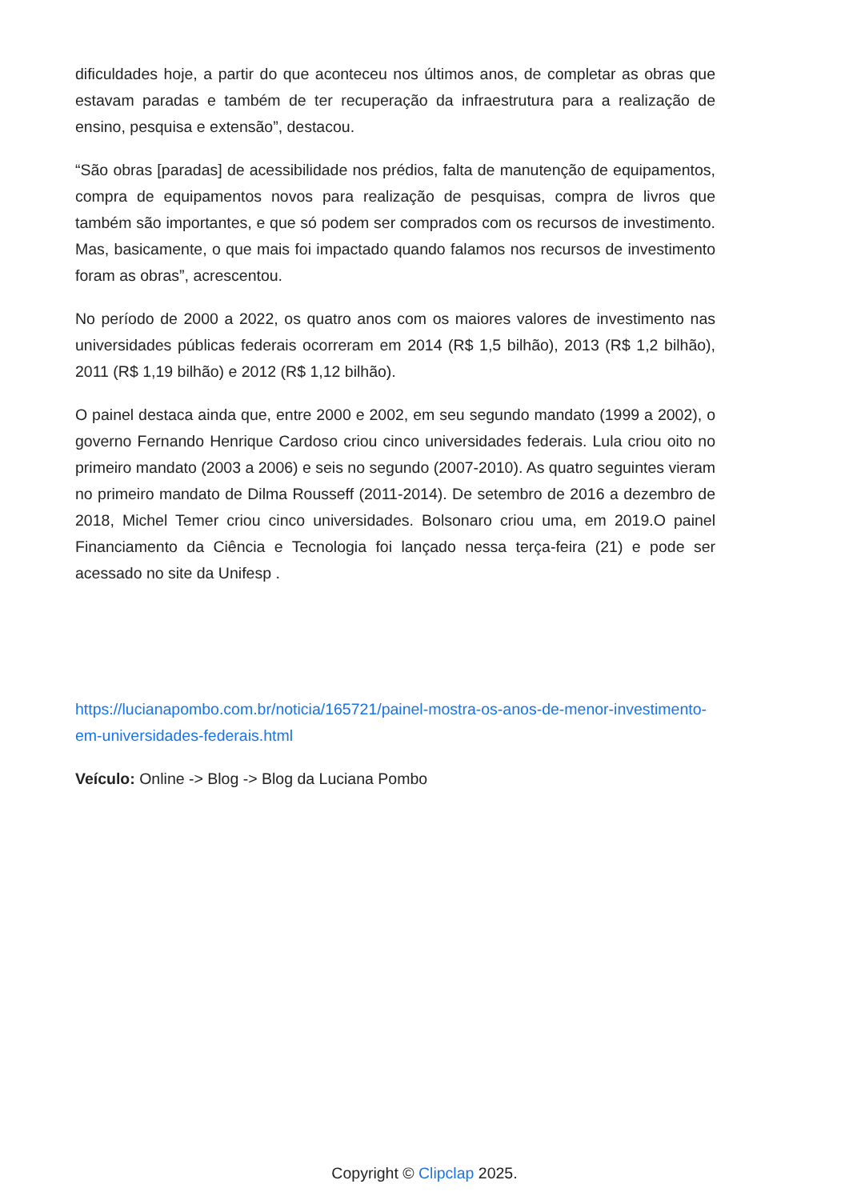dificuldades hoje, a partir do que aconteceu nos últimos anos, de completar as obras que estavam paradas e também de ter recuperação da infraestrutura para a realização de ensino, pesquisa e extensão”, destacou.
“São obras [paradas] de acessibilidade nos prédios, falta de manutenção de equipamentos, compra de equipamentos novos para realização de pesquisas, compra de livros que também são importantes, e que só podem ser comprados com os recursos de investimento. Mas, basicamente, o que mais foi impactado quando falamos nos recursos de investimento foram as obras”, acrescentou.
No período de 2000 a 2022, os quatro anos com os maiores valores de investimento nas universidades públicas federais ocorreram em 2014 (R$ 1,5 bilhão), 2013 (R$ 1,2 bilhão), 2011 (R$ 1,19 bilhão) e 2012 (R$ 1,12 bilhão).
O painel destaca ainda que, entre 2000 e 2002, em seu segundo mandato (1999 a 2002), o governo Fernando Henrique Cardoso criou cinco universidades federais. Lula criou oito no primeiro mandato (2003 a 2006) e seis no segundo (2007-2010). As quatro seguintes vieram no primeiro mandato de Dilma Rousseff (2011-2014). De setembro de 2016 a dezembro de 2018, Michel Temer criou cinco universidades. Bolsonaro criou uma, em 2019.O painel Financiamento da Ciência e Tecnologia foi lançado nessa terça-feira (21) e pode ser acessado no site da Unifesp .
https://lucianapombo.com.br/noticia/165721/painel-mostra-os-anos-de-menor-investimento-em-universidades-federais.html
Veículo: Online -> Blog -> Blog da Luciana Pombo
Copyright © Clipclap 2025.